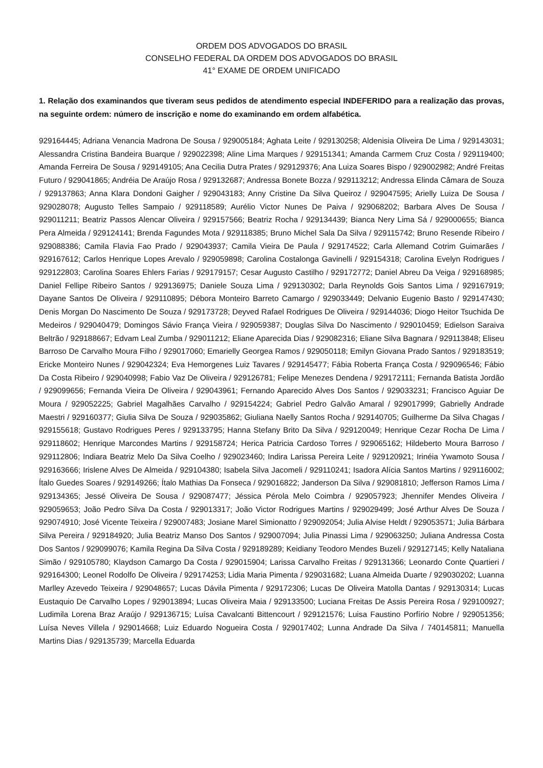ORDEM DOS ADVOGADOS DO BRASIL
CONSELHO FEDERAL DA ORDEM DOS ADVOGADOS DO BRASIL
41° EXAME DE ORDEM UNIFICADO
1. Relação dos examinandos que tiveram seus pedidos de atendimento especial INDEFERIDO para a realização das provas, na seguinte ordem: número de inscrição e nome do examinando em ordem alfabética.
929164445; Adriana Venancia Madrona De Sousa / 929005184; Aghata Leite / 929130258; Aldenisia Oliveira De Lima / 929143031; Alessandra Cristina Bandeira Buarque / 929022398; Aline Lima Marques / 929151341; Amanda Carmem Cruz Costa / 929119400; Amanda Ferreira De Sousa / 929149105; Ana Cecilia Dutra Prates / 929129376; Ana Luiza Soares Bispo / 929002982; André Freitas Futuro / 929041865; Andréia De Araújo Rosa / 929132687; Andressa Bonete Bozza / 929113212; Andressa Elinda Câmara de Souza / 929137863; Anna Klara Dondoni Gaigher / 929043183; Anny Cristine Da Silva Queiroz / 929047595; Arielly Luiza De Sousa / 929028078; Augusto Telles Sampaio / 929118589; Aurélio Victor Nunes De Paiva / 929068202; Barbara Alves De Sousa / 929011211; Beatriz Passos Alencar Oliveira / 929157566; Beatriz Rocha / 929134439; Bianca Nery Lima Sá / 929000655; Bianca Pera Almeida / 929124141; Brenda Fagundes Mota / 929118385; Bruno Michel Sala Da Silva / 929115742; Bruno Resende Ribeiro / 929088386; Camila Flavia Fao Prado / 929043937; Camila Vieira De Paula / 929174522; Carla Allemand Cotrim Guimarães / 929167612; Carlos Henrique Lopes Arevalo / 929059898; Carolina Costalonga Gavinelli / 929154318; Carolina Evelyn Rodrigues / 929122803; Carolina Soares Ehlers Farias / 929179157; Cesar Augusto Castilho / 929172772; Daniel Abreu Da Veiga / 929168985; Daniel Fellipe Ribeiro Santos / 929136975; Daniele Souza Lima / 929130302; Darla Reynolds Gois Santos Lima / 929167919; Dayane Santos De Oliveira / 929110895; Débora Monteiro Barreto Camargo / 929033449; Delvanio Eugenio Basto / 929147430; Denis Morgan Do Nascimento De Souza / 929173728; Deyved Rafael Rodrigues De Oliveira / 929144036; Diogo Heitor Tsuchida De Medeiros / 929040479; Domingos Sávio França Vieira / 929059387; Douglas Silva Do Nascimento / 929010459; Edielson Saraiva Beltrão / 929188667; Edvam Leal Zumba / 929011212; Eliane Aparecida Dias / 929082316; Eliane Silva Bagnara / 929113848; Eliseu Barroso De Carvalho Moura Filho / 929017060; Emarielly Georgea Ramos / 929050118; Emilyn Giovana Prado Santos / 929183519; Ericke Monteiro Nunes / 929042324; Eva Hemorgenes Luiz Tavares / 929145477; Fábia Roberta França Costa / 929096546; Fábio Da Costa Ribeiro / 929040998; Fabio Vaz De Oliveira / 929126781; Felipe Menezes Dendena / 929172111; Fernanda Batista Jordão / 929099656; Fernanda Vieira De Oliveira / 929043961; Fernando Aparecido Alves Dos Santos / 929033231; Francisco Aguiar De Moura / 929052225; Gabriel Magalhães Carvalho / 929154224; Gabriel Pedro Galvão Amaral / 929017999; Gabrielly Andrade Maestri / 929160377; Giulia Silva De Souza / 929035862; Giuliana Naelly Santos Rocha / 929140705; Guilherme Da Silva Chagas / 929155618; Gustavo Rodrigues Peres / 929133795; Hanna Stefany Brito Da Silva / 929120049; Henrique Cezar Rocha De Lima / 929118602; Henrique Marcondes Martins / 929158724; Herica Patricia Cardoso Torres / 929065162; Hildeberto Moura Barroso / 929112806; Indiara Beatriz Melo Da Silva Coelho / 929023460; Indira Larissa Pereira Leite / 929120921; Irinéia Ywamoto Sousa / 929163666; Irislene Alves De Almeida / 929104380; Isabela Silva Jacomeli / 929110241; Isadora Alícia Santos Martins / 929116002; Ítalo Guedes Soares / 929149266; Ítalo Mathias Da Fonseca / 929016822; Janderson Da Silva / 929081810; Jefferson Ramos Lima / 929134365; Jessé Oliveira De Sousa / 929087477; Jéssica Pérola Melo Coimbra / 929057923; Jhennifer Mendes Oliveira / 929059653; João Pedro Silva Da Costa / 929013317; João Victor Rodrigues Martins / 929029499; José Arthur Alves De Souza / 929074910; José Vicente Teixeira / 929007483; Josiane Marel Simionatto / 929092054; Julia Alvise Heldt / 929053571; Julia Bárbara Silva Pereira / 929184920; Julia Beatriz Manso Dos Santos / 929007094; Julia Pinassi Lima / 929063250; Juliana Andressa Costa Dos Santos / 929099076; Kamila Regina Da Silva Costa / 929189289; Keidiany Teodoro Mendes Buzeli / 929127145; Kelly Nataliana Simão / 929105780; Klaydson Camargo Da Costa / 929015904; Larissa Carvalho Freitas / 929131366; Leonardo Conte Quartieri / 929164300; Leonel Rodolfo De Oliveira / 929174253; Lidia Maria Pimenta / 929031682; Luana Almeida Duarte / 929030202; Luanna Marlley Azevedo Teixeira / 929048657; Lucas Dávila Pimenta / 929172306; Lucas De Oliveira Matolla Dantas / 929130314; Lucas Eustaquio De Carvalho Lopes / 929013894; Lucas Oliveira Maia / 929133500; Luciana Freitas De Assis Pereira Rosa / 929100927; Ludimila Lorena Braz Araújo / 929136715; Luísa Cavalcanti Bittencourt / 929121576; Luisa Faustino Porfírio Nobre / 929051356; Luísa Neves Villela / 929014668; Luiz Eduardo Nogueira Costa / 929017402; Lunna Andrade Da Silva / 740145811; Manuella Martins Dias / 929135739; Marcella Eduarda